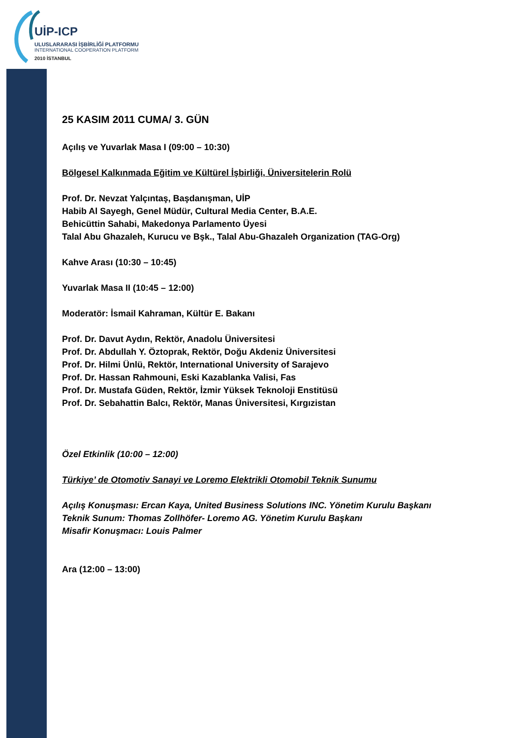UİP-ICP
ULUSLARARASI İŞBİRLİĞİ PLATFORMU
INTERNATIONAL COOPERATION PLATFORM
2010 İSTANBUL
25 KASIM 2011 CUMA/ 3. GÜN
Açılış ve Yuvarlak Masa I (09:00 – 10:30)
Bölgesel Kalkınmada Eğitim ve Kültürel İşbirliği, Üniversitelerin Rolü
Prof. Dr. Nevzat Yalçıntaş, Başdanışman, UİP
Habib Al Sayegh, Genel Müdür, Cultural Media Center, B.A.E.
Behicüttin Sahabi, Makedonya Parlamento Üyesi
Talal Abu Ghazaleh, Kurucu ve Bşk., Talal Abu-Ghazaleh Organization (TAG-Org)
Kahve Arası (10:30 – 10:45)
Yuvarlak Masa II (10:45 – 12:00)
Moderatör: İsmail Kahraman, Kültür E. Bakanı
Prof. Dr. Davut Aydın, Rektör, Anadolu Üniversitesi
Prof. Dr. Abdullah Y. Öztoprak, Rektör, Doğu Akdeniz Üniversitesi
Prof. Dr. Hilmi Ünlü, Rektör, International University of Sarajevo
Prof. Dr. Hassan Rahmouni, Eski Kazablanka Valisi, Fas
Prof. Dr. Mustafa Güden, Rektör, İzmir Yüksek Teknoloji Enstitüsü
Prof. Dr. Sebahattin Balcı, Rektör, Manas Üniversitesi, Kırgızistan
Özel Etkinlik (10:00 – 12:00)
Türkiye’ de Otomotiv Sanayi ve Loremo Elektrikli Otomobil Teknik Sunumu
Açılış Konuşması: Ercan Kaya, United Business Solutions INC. Yönetim Kurulu Başkanı
Teknik Sunum: Thomas Zollhöfer- Loremo AG. Yönetim Kurulu Başkanı
Misafir Konuşmacı: Louis Palmer
Ara (12:00 – 13:00)